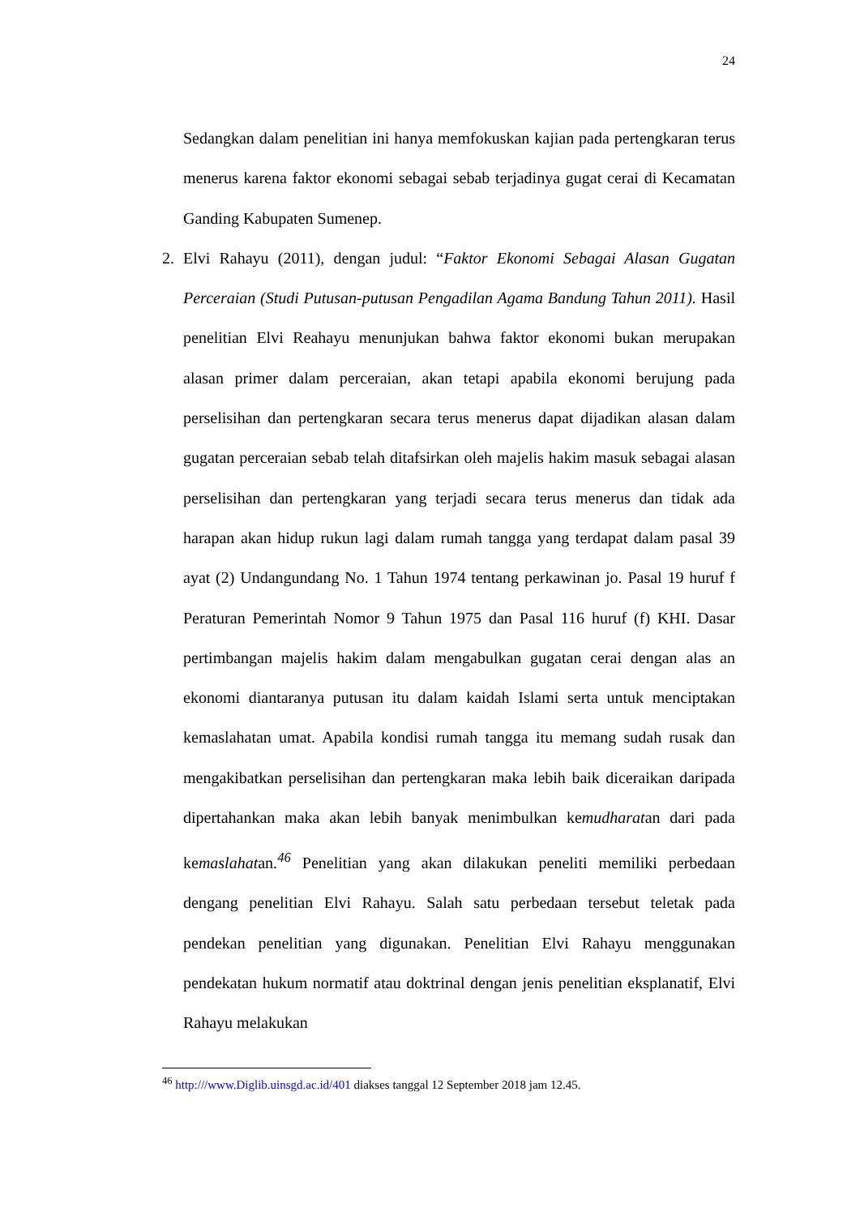24
Sedangkan dalam penelitian ini hanya memfokuskan kajian pada pertengkaran terus menerus karena faktor ekonomi sebagai sebab terjadinya gugat cerai di Kecamatan Ganding Kabupaten Sumenep.
2. Elvi Rahayu (2011), dengan judul: “Faktor Ekonomi Sebagai Alasan Gugatan Perceraian (Studi Putusan-putusan Pengadilan Agama Bandung Tahun 2011). Hasil penelitian Elvi Reahayu menunjukan bahwa faktor ekonomi bukan merupakan alasan primer dalam perceraian, akan tetapi apabila ekonomi berujung pada perselisihan dan pertengkaran secara terus menerus dapat dijadikan alasan dalam gugatan perceraian sebab telah ditafsirkan oleh majelis hakim masuk sebagai alasan perselisihan dan pertengkaran yang terjadi secara terus menerus dan tidak ada harapan akan hidup rukun lagi dalam rumah tangga yang terdapat dalam pasal 39 ayat (2) Undangundang No. 1 Tahun 1974 tentang perkawinan jo. Pasal 19 huruf f Peraturan Pemerintah Nomor 9 Tahun 1975 dan Pasal 116 huruf (f) KHI. Dasar pertimbangan majelis hakim dalam mengabulkan gugatan cerai dengan alas an ekonomi diantaranya putusan itu dalam kaidah Islami serta untuk menciptakan kemaslahatan umat. Apabila kondisi rumah tangga itu memang sudah rusak dan mengakibatkan perselisihan dan pertengkaran maka lebih baik diceraikan daripada dipertahankan maka akan lebih banyak menimbulkan kemudharatan dari pada kemaslahatan.<sup>46</sup> Penelitian yang akan dilakukan peneliti memiliki perbedaan dengang penelitian Elvi Rahayu. Salah satu perbedaan tersebut teletak pada pendekan penelitian yang digunakan. Penelitian Elvi Rahayu menggunakan pendekatan hukum normatif atau doktrinal dengan jenis penelitian eksplanatif, Elvi Rahayu melakukan
<sup>46</sup> http:///www.Diglib.uinsgd.ac.id/401 diakses tanggal 12 September 2018 jam 12.45.